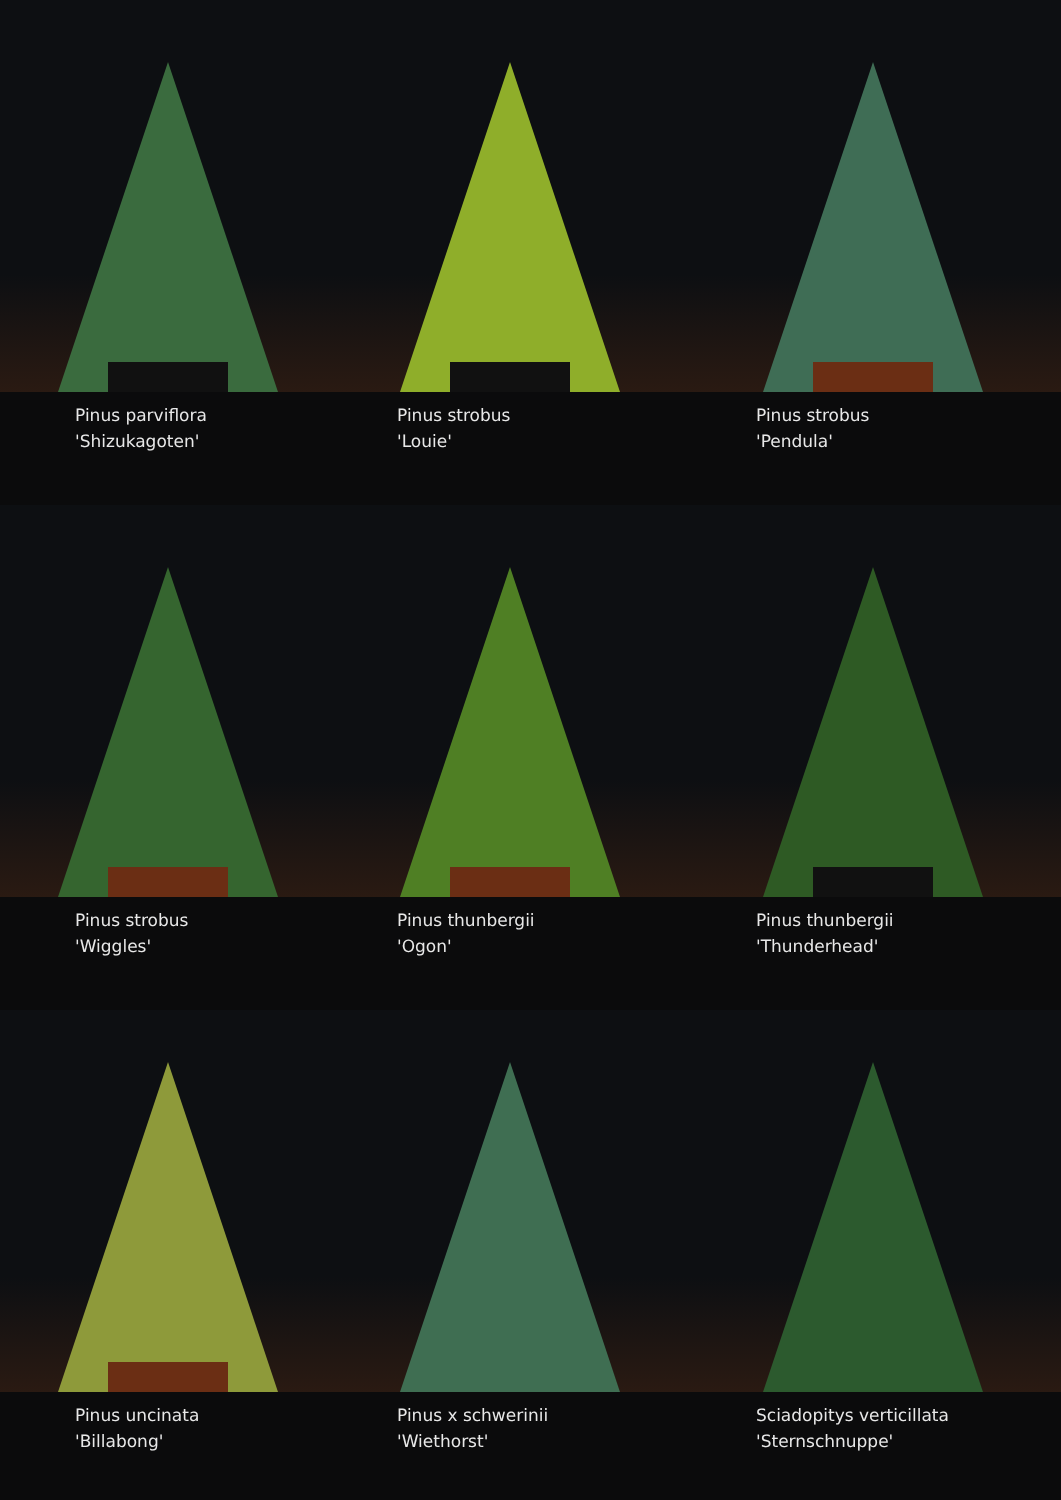Pinus parviflora
'Shizukagoten'
Pinus strobus
'Louie'
Pinus strobus
'Pendula'
Pinus strobus
'Wiggles'
Pinus thunbergii
'Ogon'
Pinus thunbergii
'Thunderhead'
Pinus uncinata
'Billabong'
Pinus x schwerinii
'Wiethorst'
Sciadopitys verticillata
'Sternschnuppe'